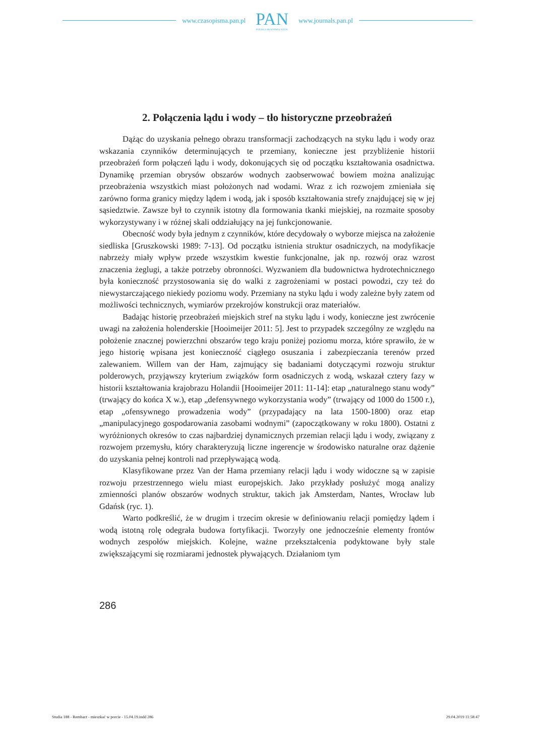www.czasopisma.pan.pl
PAN
POLSKA AKADEMIA NAUK
www.journals.pan.pl
2. Połączenia lądu i wody – tło historyczne przeobrażeń
Dążąc do uzyskania pełnego obrazu transformacji zachodzących na styku lądu i wody oraz wskazania czynników determinujących te przemiany, konieczne jest przybliżenie historii przeobrażeń form połączeń lądu i wody, dokonujących się od początku kształtowania osadnictwa. Dynamikę przemian obrysów obszarów wodnych zaobserwować bowiem można analizując przeobrażenia wszystkich miast położonych nad wodami. Wraz z ich rozwojem zmieniała się zarówno forma granicy między lądem i wodą, jak i sposób kształtowania strefy znajdującej się w jej sąsiedztwie. Zawsze był to czynnik istotny dla formowania tkanki miejskiej, na rozmaite sposoby wykorzystywany i w różnej skali oddziałujący na jej funkcjonowanie.
Obecność wody była jednym z czynników, które decydowały o wyborze miejsca na założenie siedliska [Gruszkowski 1989: 7-13]. Od początku istnienia struktur osadniczych, na modyfikacje nabrzeży miały wpływ przede wszystkim kwestie funkcjonalne, jak np. rozwój oraz wzrost znaczenia żeglugi, a także potrzeby obronności. Wyzwaniem dla budownictwa hydrotechnicznego była konieczność przystosowania się do walki z zagrożeniami w postaci powodzi, czy też do niewystarczającego niekiedy poziomu wody. Przemiany na styku lądu i wody zależne były zatem od możliwości technicznych, wymiarów przekrojów konstrukcji oraz materiałów.
Badając historię przeobrażeń miejskich stref na styku lądu i wody, konieczne jest zwrócenie uwagi na założenia holenderskie [Hooimeijer 2011: 5]. Jest to przypadek szczególny ze względu na położenie znacznej powierzchni obszarów tego kraju poniżej poziomu morza, które sprawiło, że w jego historię wpisana jest konieczność ciągłego osuszania i zabezpieczania terenów przed zalewaniem. Willem van der Ham, zajmujący się badaniami dotyczącymi rozwoju struktur polderowych, przyjąwszy kryterium związków form osadniczych z wodą, wskazał cztery fazy w historii kształtowania krajobrazu Holandii [Hooimeijer 2011: 11-14]: etap „naturalnego stanu wody” (trwający do końca X w.), etap „defensywnego wykorzystania wody” (trwający od 1000 do 1500 r.), etap „ofensywnego prowadzenia wody” (przypadający na lata 1500-1800) oraz etap „manipulacyjnego gospodarowania zasobami wodnymi” (zapoczątkowany w roku 1800). Ostatni z wyróżnionych okresów to czas najbardziej dynamicznych przemian relacji lądu i wody, związany z rozwojem przemysłu, który charakteryzują liczne ingerencje w środowisko naturalne oraz dążenie do uzyskania pełnej kontroli nad przepływającą wodą.
Klasyfikowane przez Van der Hama przemiany relacji lądu i wody widoczne są w zapisie rozwoju przestrzennego wielu miast europejskich. Jako przykłady posłużyć mogą analizy zmienności planów obszarów wodnych struktur, takich jak Amsterdam, Nantes, Wrocław lub Gdańsk (ryc. 1).
Warto podkreślić, że w drugim i trzecim okresie w definiowaniu relacji pomiędzy lądem i wodą istotną rolę odegrała budowa fortyfikacji. Tworzyły one jednocześnie elementy frontów wodnych zespołów miejskich. Kolejne, ważne przekształcenia podyktowane były stale zwiększającymi się rozmiarami jednostek pływających. Działaniom tym
286
Studia 188 - Rembarz - mieszkać w porcie - 15.04.19.indd 286 29.04.2019 11:58:47